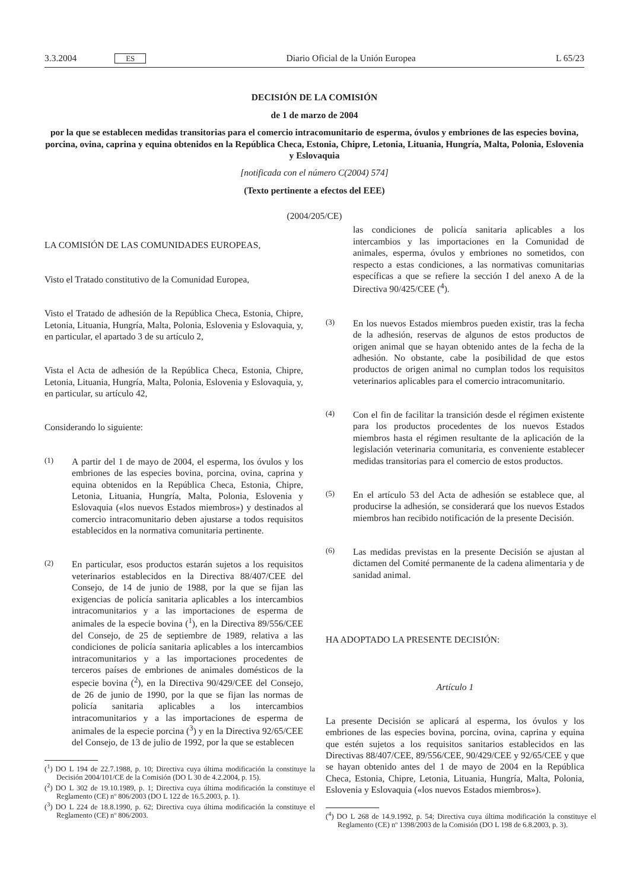3.3.2004 ES Diario Oficial de la Unión Europea L 65/23
DECISIÓN DE LA COMISIÓN
de 1 de marzo de 2004
por la que se establecen medidas transitorias para el comercio intracomunitario de esperma, óvulos y embriones de las especies bovina, porcina, ovina, caprina y equina obtenidos en la República Checa, Estonia, Chipre, Letonia, Lituania, Hungría, Malta, Polonia, Eslovenia y Eslovaquia
[notificada con el número C(2004) 574]
(Texto pertinente a efectos del EEE)
(2004/205/CE)
LA COMISIÓN DE LAS COMUNIDADES EUROPEAS,
Visto el Tratado constitutivo de la Comunidad Europea,
Visto el Tratado de adhesión de la República Checa, Estonia, Chipre, Letonia, Lituania, Hungría, Malta, Polonia, Eslovenia y Eslovaquia, y, en particular, el apartado 3 de su artículo 2,
Vista el Acta de adhesión de la República Checa, Estonia, Chipre, Letonia, Lituania, Hungría, Malta, Polonia, Eslovenia y Eslovaquia, y, en particular, su artículo 42,
Considerando lo siguiente:
(1) A partir del 1 de mayo de 2004, el esperma, los óvulos y los embriones de las especies bovina, porcina, ovina, caprina y equina obtenidos en la República Checa, Estonia, Chipre, Letonia, Lituania, Hungría, Malta, Polonia, Eslovenia y Eslovaquia («los nuevos Estados miembros») y destinados al comercio intracomunitario deben ajustarse a todos requisitos establecidos en la normativa comunitaria pertinente.
(2) En particular, esos productos estarán sujetos a los requisitos veterinarios establecidos en la Directiva 88/407/CEE del Consejo, de 14 de junio de 1988, por la que se fijan las exigencias de policía sanitaria aplicables a los intercambios intracomunitarios y a las importaciones de esperma de animales de la especie bovina (<sup>1</sup>), en la Directiva 89/556/CEE del Consejo, de 25 de septiembre de 1989, relativa a las condiciones de policía sanitaria aplicables a los intercambios intracomunitarios y a las importaciones procedentes de terceros países de embriones de animales domésticos de la especie bovina (<sup>2</sup>), en la Directiva 90/429/CEE del Consejo, de 26 de junio de 1990, por la que se fijan las normas de policía sanitaria aplicables a los intercambios intracomunitarios y a las importaciones de esperma de animales de la especie porcina (<sup>3</sup>) y en la Directiva 92/65/CEE del Consejo, de 13 de julio de 1992, por la que se establecen
(<sup>1</sup>) DO L 194 de 22.7.1988, p. 10; Directiva cuya última modificación la constituye la Decisión 2004/101/CE de la Comisión (DO L 30 de 4.2.2004, p. 15).
(<sup>2</sup>) DO L 302 de 19.10.1989, p. 1; Directiva cuya última modificación la constituye el Reglamento (CE) nº 806/2003 (DO L 122 de 16.5.2003, p. 1).
(<sup>3</sup>) DO L 224 de 18.8.1990, p. 62; Directiva cuya última modificación la constituye el Reglamento (CE) nº 806/2003.
las condiciones de policía sanitaria aplicables a los intercambios y las importaciones en la Comunidad de animales, esperma, óvulos y embriones no sometidos, con respecto a estas condiciones, a las normativas comunitarias específicas a que se refiere la sección I del anexo A de la Directiva 90/425/CEE (<sup>4</sup>).
(3) En los nuevos Estados miembros pueden existir, tras la fecha de la adhesión, reservas de algunos de estos productos de origen animal que se hayan obtenido antes de la fecha de la adhesión. No obstante, cabe la posibilidad de que estos productos de origen animal no cumplan todos los requisitos veterinarios aplicables para el comercio intracomunitario.
(4) Con el fin de facilitar la transición desde el régimen existente para los productos procedentes de los nuevos Estados miembros hasta el régimen resultante de la aplicación de la legislación veterinaria comunitaria, es conveniente establecer medidas transitorias para el comercio de estos productos.
(5) En el artículo 53 del Acta de adhesión se establece que, al producirse la adhesión, se considerará que los nuevos Estados miembros han recibido notificación de la presente Decisión.
(6) Las medidas previstas en la presente Decisión se ajustan al dictamen del Comité permanente de la cadena alimentaria y de sanidad animal.
HA ADOPTADO LA PRESENTE DECISIÓN:
Artículo 1
La presente Decisión se aplicará al esperma, los óvulos y los embriones de las especies bovina, porcina, ovina, caprina y equina que estén sujetos a los requisitos sanitarios establecidos en las Directivas 88/407/CEE, 89/556/CEE, 90/429/CEE y 92/65/CEE y que se hayan obtenido antes del 1 de mayo de 2004 en la República Checa, Estonia, Chipre, Letonia, Lituania, Hungría, Malta, Polonia, Eslovenia y Eslovaquia («los nuevos Estados miembros»).
(<sup>4</sup>) DO L 268 de 14.9.1992, p. 54; Directiva cuya última modificación la constituye el Reglamento (CE) nº 1398/2003 de la Comisión (DO L 198 de 6.8.2003, p. 3).